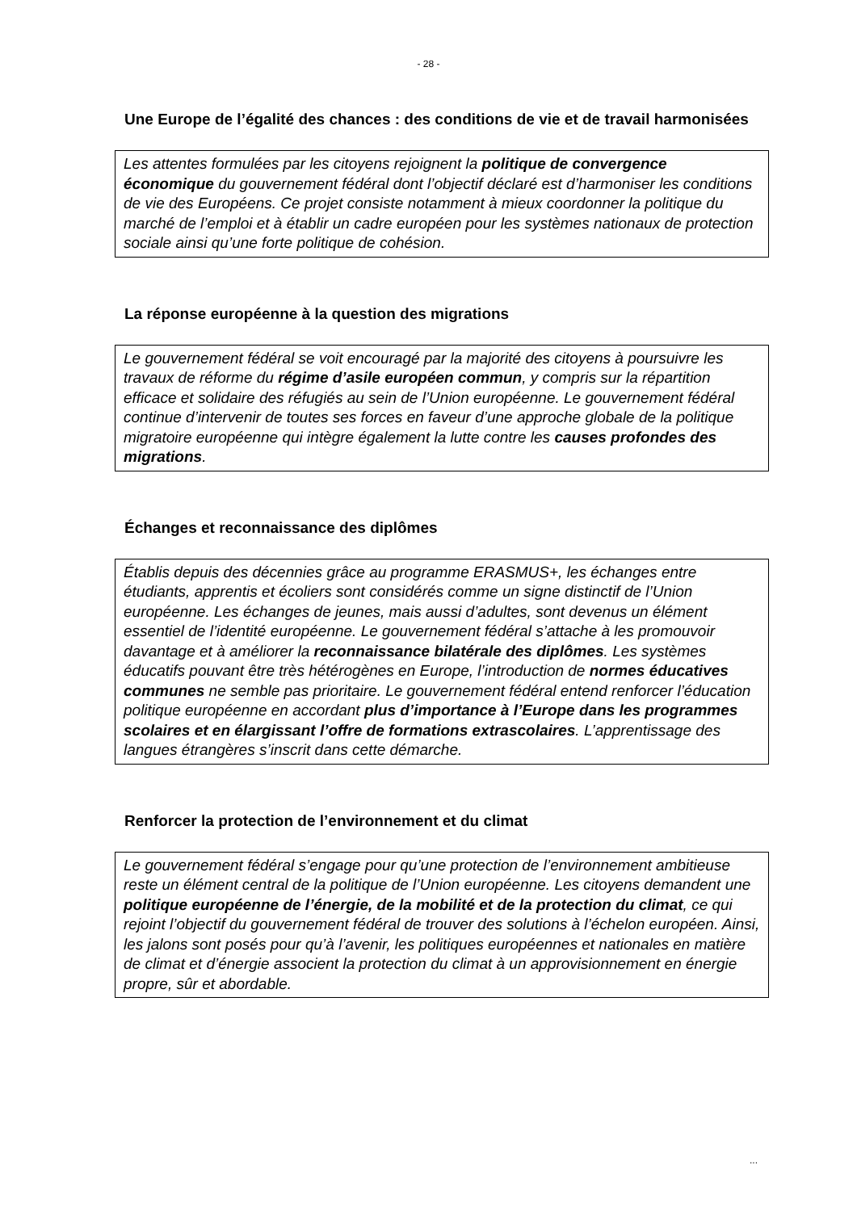- 28 -
Une Europe de l’égalité des chances : des conditions de vie et de travail harmonisées
Les attentes formulées par les citoyens rejoignent la politique de convergence économique du gouvernement fédéral dont l’objectif déclaré est d’harmoniser les conditions de vie des Européens. Ce projet consiste notamment à mieux coordonner la politique du marché de l’emploi et à établir un cadre européen pour les systèmes nationaux de protection sociale ainsi qu’une forte politique de cohésion.
La réponse européenne à la question des migrations
Le gouvernement fédéral se voit encouragé par la majorité des citoyens à poursuivre les travaux de réforme du régime d’asile européen commun, y compris sur la répartition efficace et solidaire des réfugiés au sein de l’Union européenne. Le gouvernement fédéral continue d’intervenir de toutes ses forces en faveur d’une approche globale de la politique migratoire européenne qui intègre également la lutte contre les causes profondes des migrations.
Échanges et reconnaissance des diplômes
Établis depuis des décennies grâce au programme ERASMUS+, les échanges entre étudiants, apprentis et écoliers sont considérés comme un signe distinctif de l’Union européenne. Les échanges de jeunes, mais aussi d’adultes, sont devenus un élément essentiel de l’identité européenne. Le gouvernement fédéral s’attache à les promouvoir davantage et à améliorer la reconnaissance bilatérale des diplômes. Les systèmes éducatifs pouvant être très hétérogènes en Europe, l’introduction de normes éducatives communes ne semble pas prioritaire. Le gouvernement fédéral entend renforcer l’éducation politique européenne en accordant plus d’importance à l’Europe dans les programmes scolaires et en élargissant l’offre de formations extrascolaires. L’apprentissage des langues étrangères s’inscrit dans cette démarche.
Renforcer la protection de l’environnement et du climat
Le gouvernement fédéral s’engage pour qu’une protection de l’environnement ambitieuse reste un élément central de la politique de l’Union européenne. Les citoyens demandent une politique européenne de l’énergie, de la mobilité et de la protection du climat, ce qui rejoint l’objectif du gouvernement fédéral de trouver des solutions à l’échelon européen. Ainsi, les jalons sont posés pour qu’à l’avenir, les politiques européennes et nationales en matière de climat et d’énergie associent la protection du climat à un approvisionnement en énergie propre, sûr et abordable.
...